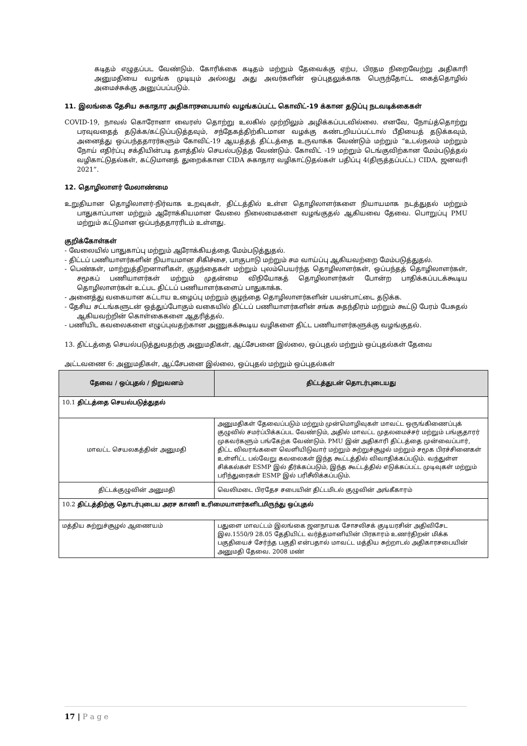கடிதம் எழுதப்பட வேண்டும். கோரிக்கை கடிதம் மற்றும் தேவைக்கு ஏற்ப, பிரதம நிறைவேற்று அதிகாரி அனுமதியை வழங்க முடியும் அல்லது அது அவர்களின் ஒப்புதலுக்காக பெருந்தோட்ட கைத்தொழில் அமைச்சுக்கு அனுப்பப்படும்.
11. இலங்கை தேசிய சுகாதார அதிகாரசபையால் வழங்கப்பட்ட கொவிட்-19 க்கான தடுப்பு நடவடிக்கைகள்
COVID-19, நாவல் கொரோனா வைரஸ் தொற்று உலகில் முற்றிலும் அழிக்கப்படவில்லை. எனவே, நோய்த்தொற்று பரவுவதைத் தடுக்க/கட்டுப்படுத்தவும், சந்தேகத்திற்கிடமான வழக்கு கண்டறியப்பட்டால் பீதியைத் தடுக்கவும், அனைத்து ஒப்பந்ததாரர்களும் கோவிட்-19 ஆயத்தத் திட்டத்தை உருவாக்க வேண்டும் மற்றும் “உடல்நலம் மற்றும் நோய் எதிர்ப்பு சக்தியின்படி தளத்தில் செயல்படுத்த வேண்டும். கோவிட் -19 மற்றும் டெங்குவிற்கான மேம்படுத்தல் வழிகாட்டுதல்கள், கட்டுமானத் துறைக்கான CIDA சுகாதார வழிகாட்டுதல்கள் பதிப்பு 4(திருத்தப்பட்ட) CIDA, ஜனவரி 2021”.
12. தொழிலாளர் மேலாண்மை
உறுதியான தொழிலாளர்-நிர்வாக உறவுகள், திட்டத்தில் உள்ள தொழிலாளர்களை நியாயமாக நடத்துதல் மற்றும் பாதுகாப்பான மற்றும் ஆரோக்கியமான வேலை நிலைமைகளை வழங்குதல் ஆகியவை தேவை. பொறுப்பு PMU மற்றும் கட்டுமான ஒப்பந்ததாரரிடம் உள்ளது.
குறிக்கோள்கள்
- வேலையில் பாதுகாப்பு மற்றும் ஆரோக்கியத்தை மேம்படுத்துதல்.
- திட்டப் பணியாளர்களின் நியாயமான சிகிச்சை, பாகுபாடு மற்றும் சம வாய்ப்பு ஆகியவற்றை மேம்படுத்துதல்.
- பெண்கள், மாற்றுத்திறனாளிகள், குழந்தைகள் மற்றும் புலம்பெயர்ந்த தொழிலாளர்கள், ஒப்பந்தத் தொழிலாளர்கள், சமூகப் பணியாளர்கள் மற்றும் முதன்மை விநியோகத் தொழிலாளர்கள் போன்ற பாதிக்கப்படக்கூடிய தொழிலாளர்கள் உட்பட திட்டப் பணியாளர்களைப் பாதுகாக்க.
- அனைத்து வகையான கட்டாய உழைப்பு மற்றும் குழந்தை தொழிலாளர்களின் பயன்பாட்டை தடுக்க.
- தேசிய சட்டங்களுடன் ஒத்துப்போகும் வகையில் திட்டப் பணியாளர்களின் சங்க சுதந்திரம் மற்றும் கூட்டு பேரம் பேசுதல் ஆகியவற்றின் கொள்கைகளை ஆதரித்தல்.
- பணியிட கவலைகளை எழுப்புவதற்கான அணுகக்கூடிய வழிகளை திட்ட பணியாளர்களுக்கு வழங்குதல்.
13. திட்டத்தை செயல்படுத்துவதற்கு அனுமதிகள், ஆட்சேபனை இல்லை, ஒப்புதல் மற்றும் ஒப்புதல்கள் தேவை
அட்டவணை 6: அனுமதிகள், ஆட்சேபனை இல்லை, ஒப்புதல் மற்றும் ஒப்புதல்கள்
| தேவை / ஒப்புதல் / நிறுவனம் | திட்டத்துடன் தொடர்புடையது |
| --- | --- |
| 10.1 திட்டத்தை செயல்படுத்துதல் | |
| மாவட்ட செயலகத்தின் அனுமதி | அனுமதிகள் தேவைப்படும் மற்றும் முன்மொழிவுகள் மாவட்ட ஒருங்கிணைப்புக் குழுவில் சமர்ப்பிக்கப்பட வேண்டும், அதில் மாவட்ட முதலமைச்சர் மற்றும் பங்குதாரர் முகவர்களும் பங்கேற்க வேண்டும். PMU இன் அதிகாரி திட்டத்தை முன்வைப்பார், திட்ட விவரங்களை வெளியிடுவார் மற்றும் சுற்றுச்சூழல் மற்றும் சமூக பிரச்சினைகள் உள்ளிட்ட பல்வேறு கவலைகள் இந்த கூட்டத்தில் விவாதிக்கப்படும். வந்துள்ள சிக்கல்கள் ESMP இல் தீர்க்கப்படும், இந்த கூட்டத்தில் எடுக்கப்பட்ட முடிவுகள் மற்றும் பரிந்துரைகள் ESMP இல் பரிசீலிக்கப்படும். |
| திட்டக்குழுவின் அனுமதி | வெலிமடை பிரதேச சபையின் திட்டமிடல் குழுவின் அங்கீகாரம் |
| 10.2 திட்டத்திற்கு தொடர்புடைய அரச காணி உரிமையாளர்களிடமிருந்து ஒப்புதல் | |
| மத்திய சுற்றுச்சூழல் ஆணையம் | பதுளை மாவட்டம் இலங்கை ஜனநாயக சோசலிசக் குடியரசின் அதிவிசேட இல.1550/9 28.05 தேதியிட்ட வர்த்தமானியின் பிரகாரம் உணர்திறன் மிக்க பகுதியைச் சேர்ந்த பகுதி என்பதால் மாவட்ட மத்திய சுற்றாடல் அதிகாரசபையின் அனுமதி தேவை. 2008 மண் |
17 | P a g e